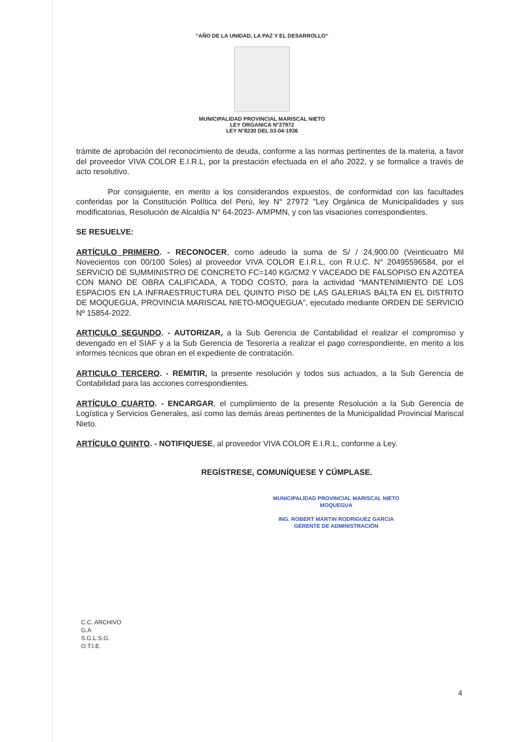“AÑO DE LA UNIDAD, LA PAZ Y EL DESARROLLO”
MUNICIPALIDAD PROVINCIAL MARISCAL NIETO
LEY ORGANICA N°27972
LEY N°8230 DEL 03-04-1936
trámite de aprobación del reconocimiento de deuda, conforme a las normas pertinentes de la materia, a favor del proveedor VIVA COLOR E.I.R.L, por la prestación efectuada en el año 2022, y se formalice a través de acto resolutivo.
Por consiguiente, en merito a los considerandos expuestos, de conformidad con las facultades conferidas por la Constitución Política del Perú, ley N° 27972 "Ley Orgánica de Municipalidades y sus modificatorias, Resolución de Alcaldía N° 64-2023- A/MPMN, y con las visaciones correspondientes.
SE RESUELVE:
ARTÍCULO PRIMERO. - RECONOCER, como adeudo la suma de S/ / 24,900.00 (Veinticuatro Mil Novecientos con 00/100 Soles) al proveedor VIVA COLOR E.I.R.L, con R.U.C. N° 20495596584, por el SERVICIO DE SUMMINISTRO DE CONCRETO FC=140 KG/CM2 Y VACEADO DE FALSOPISO EN AZOTEA CON MANO DE OBRA CALIFICADA, A TODO COSTO, para la actividad “MANTENIMIENTO DE LOS ESPACIOS EN LA INFRAESTRUCTURA DEL QUINTO PISO DE LAS GALERIAS BALTA EN EL DISTRITO DE MOQUEGUA, PROVINCIA MARISCAL NIETO-MOQUEGUA”, ejecutado mediante ORDEN DE SERVICIO Nº 15854-2022.
ARTICULO SEGUNDO. - AUTORIZAR, a la Sub Gerencia de Contabilidad el realizar el compromiso y devengado en el SIAF y a la Sub Gerencia de Tesorería a realizar el pago correspondiente, en merito a los informes técnicos que obran en el expediente de contratación.
ARTICULO TERCERO. - REMITIR, la presente resolución y todos sus actuados, a la Sub Gerencia de Contabilidad para las acciones correspondientes.
ARTÍCULO CUARTO. - ENCARGAR, el cumplimiento de la presente Resolución a la Sub Gerencia de Logística y Servicios Generales, así como las demás áreas pertinentes de la Municipalidad Provincial Mariscal Nieto.
ARTÍCULO QUINTO. - NOTIFIQUESE, al proveedor VIVA COLOR E.I.R.L, conforme a Ley.
REGÍSTRESE, COMUNÍQUESE Y CÚMPLASE.
MUNICIPALIDAD PROVINCIAL MARISCAL NIETO
MOQUEGUA
ING. ROBERT MARTIN RODRIGUEZ GARCIA
GERENTE DE ADMINISTRACIÓN
C.C. ARCHIVO
G.A
S.G.L.S.G.
O.T.I.E.
4